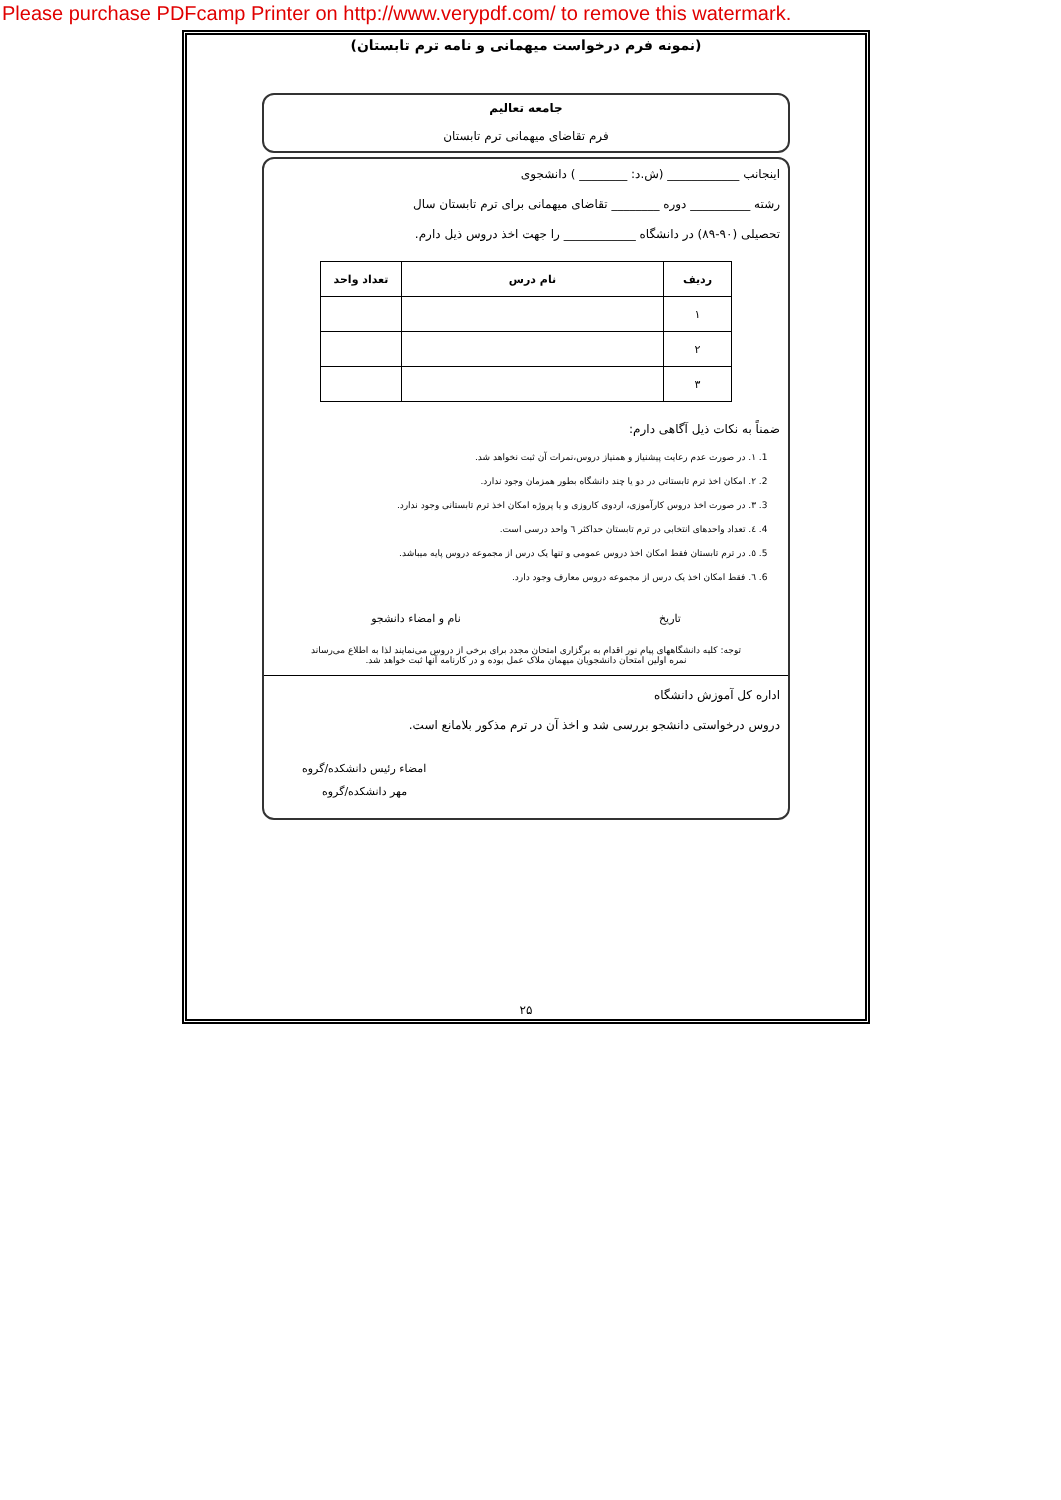Please purchase PDFcamp Printer on http://www.verypdf.com/ to remove this watermark.
(نمونه فرم درخواست میهمانی و نامه ترم تابستان)
جامعه تعالیم
فرم تقاضای میهمانی ترم تابستان
اینجانب ____________ (ش.د: ________ ) دانشجوی
رشته __________ دوره ________ تقاضای میهمانی برای ترم تابستان سال
تحصیلی (۹۰-۸۹) در دانشگاه ____________ را جهت اخذ دروس ذیل دارم.
| ردیف | نام درس | تعداد واحد |
| --- | --- | --- |
| ۱ | | |
| ۲ | | |
| ۳ | | |
ضمناً به نکات ذیل آگاهی دارم:
1. ۱. در صورت عدم رعایت پیشنیاز و همنیاز دروس،نمرات آن ثبت نخواهد شد.
2. ۲. امکان اخذ ترم تابستانی در دو یا چند دانشگاه بطور همزمان وجود ندارد.
3. ۳. در صورت اخذ دروس کارآموزی، اردوی کاروزی و یا پروژه امکان اخذ ترم تابستانی وجود ندارد.
4. ٤. تعداد واحدهای انتخابی در ترم تابستان حداکثر ٦ واحد درسی است.
5. ٥. در ترم تابستان فقط امکان اخذ دروس عمومی و تنها یک درس از مجموعه دروس پایه میباشد.
6. ٦. فقط امکان اخذ یک درس از مجموعه دروس معارف وجود دارد.
تاریخ نام و امضاء دانشجو
توجه: کلیه دانشگاههای پیام نور اقدام به برگزاری امتحان مجدد برای برخی از دروس می‌نمایند لذا به اطلاع می‌رساند
نمره اولین امتحان دانشجویان میهمان ملاک عمل بوده و در کارنامه آنها ثبت خواهد شد.
اداره کل آموزش دانشگاه
دروس درخواستی دانشجو بررسی شد و اخذ آن در ترم مذکور بلامانع است.
امضاء رئیس دانشکده/گروه
مهر دانشکده/گروه
۲۵